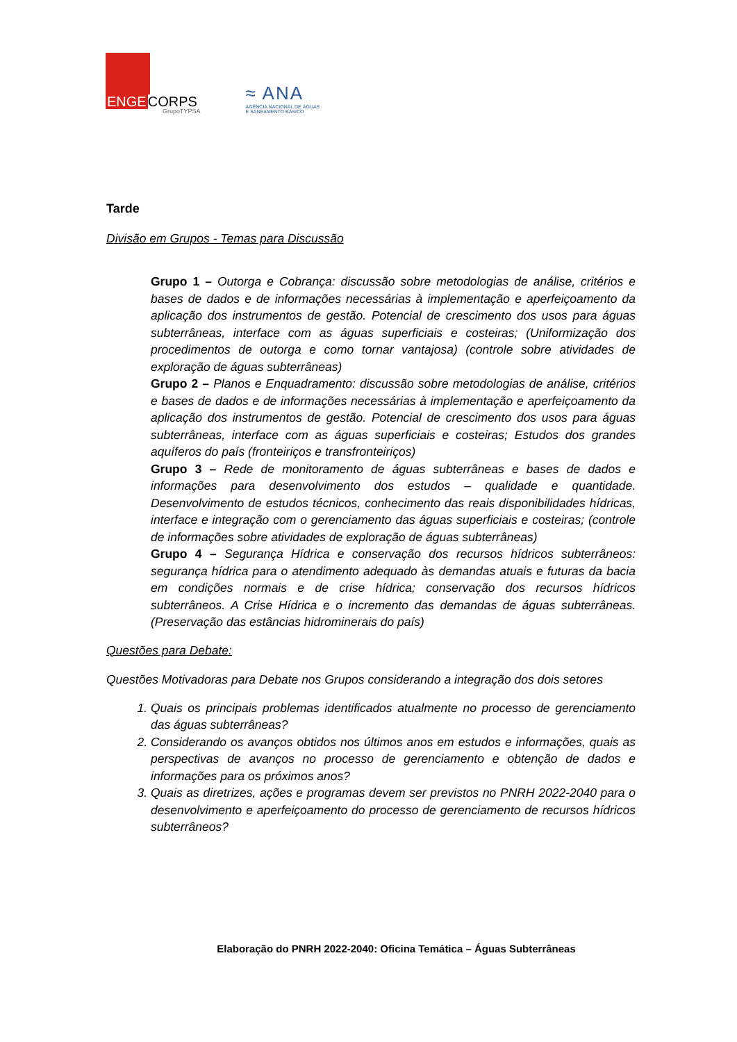ENGECORPS
GrupoTYPSA
≈ ANA
AGÊNCIA NACIONAL DE ÁGUAS
E SANEAMENTO BÁSICO
Tarde
Divisão em Grupos - Temas para Discussão
Grupo 1 – Outorga e Cobrança: discussão sobre metodologias de análise, critérios e bases de dados e de informações necessárias à implementação e aperfeiçoamento da aplicação dos instrumentos de gestão. Potencial de crescimento dos usos para águas subterrâneas, interface com as águas superficiais e costeiras; (Uniformização dos procedimentos de outorga e como tornar vantajosa) (controle sobre atividades de exploração de águas subterrâneas)
Grupo 2 – Planos e Enquadramento: discussão sobre metodologias de análise, critérios e bases de dados e de informações necessárias à implementação e aperfeiçoamento da aplicação dos instrumentos de gestão. Potencial de crescimento dos usos para águas subterrâneas, interface com as águas superficiais e costeiras; Estudos dos grandes aquíferos do país (fronteiriços e transfronteiriços)
Grupo 3 – Rede de monitoramento de águas subterrâneas e bases de dados e informações para desenvolvimento dos estudos – qualidade e quantidade. Desenvolvimento de estudos técnicos, conhecimento das reais disponibilidades hídricas, interface e integração com o gerenciamento das águas superficiais e costeiras; (controle de informações sobre atividades de exploração de águas subterrâneas)
Grupo 4 – Segurança Hídrica e conservação dos recursos hídricos subterrâneos: segurança hídrica para o atendimento adequado às demandas atuais e futuras da bacia em condições normais e de crise hídrica; conservação dos recursos hídricos subterrâneos. A Crise Hídrica e o incremento das demandas de águas subterrâneas. (Preservação das estâncias hidrominerais do país)
Questões para Debate:
Questões Motivadoras para Debate nos Grupos considerando a integração dos dois setores
1. Quais os principais problemas identificados atualmente no processo de gerenciamento das águas subterrâneas?
2. Considerando os avanços obtidos nos últimos anos em estudos e informações, quais as perspectivas de avanços no processo de gerenciamento e obtenção de dados e informações para os próximos anos?
3. Quais as diretrizes, ações e programas devem ser previstos no PNRH 2022-2040 para o desenvolvimento e aperfeiçoamento do processo de gerenciamento de recursos hídricos subterrâneos?
Elaboração do PNRH 2022-2040: Oficina Temática – Águas Subterrâneas